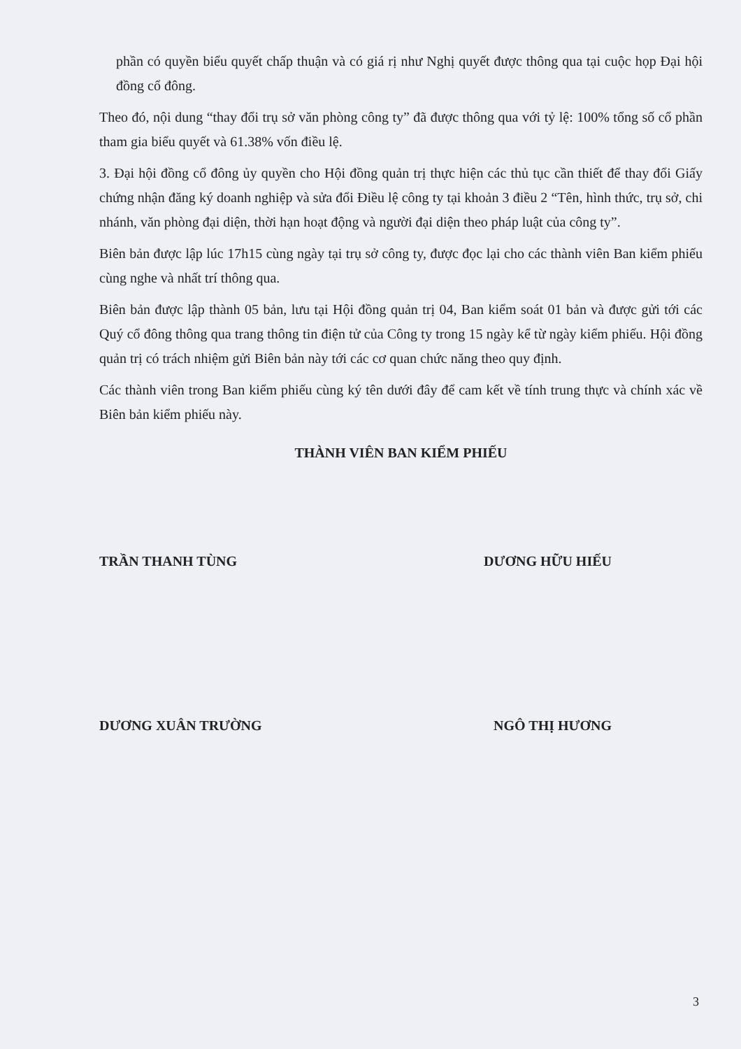phần có quyền biểu quyết chấp thuận và có giá rị như Nghị quyết được thông qua tại cuộc họp Đại hội đồng cổ đông.
Theo đó, nội dung “thay đổi trụ sở văn phòng công ty” đã được thông qua với tỷ lệ: 100% tổng số cổ phần tham gia biểu quyết và 61.38% vốn điều lệ.
3. Đại hội đồng cổ đông ủy quyền cho Hội đồng quản trị thực hiện các thủ tục cần thiết để thay đổi Giấy chứng nhận đăng ký doanh nghiệp và sửa đổi Điều lệ công ty tại khoản 3 điều 2 “Tên, hình thức, trụ sở, chi nhánh, văn phòng đại diện, thời hạn hoạt động và người đại diện theo pháp luật của công ty”.
Biên bản được lập lúc 17h15 cùng ngày tại trụ sở công ty, được đọc lại cho các thành viên Ban kiểm phiếu cùng nghe và nhất trí thông qua.
Biên bản được lập thành 05 bản, lưu tại Hội đồng quản trị 04, Ban kiểm soát 01 bản và được gửi tới các Quý cổ đông thông qua trang thông tin điện tử của Công ty trong 15 ngày kể từ ngày kiểm phiếu. Hội đồng quản trị có trách nhiệm gửi Biên bản này tới các cơ quan chức năng theo quy định.
Các thành viên trong Ban kiểm phiếu cùng ký tên dưới đây để cam kết về tính trung thực và chính xác về Biên bản kiểm phiếu này.
THÀNH VIÊN BAN KIỂM PHIẾU
TRẦN THANH TÙNG DƯƠNG HỮU HIẾU
DƯƠNG XUÂN TRƯỜNG NGÔ THỊ HƯƠNG
3